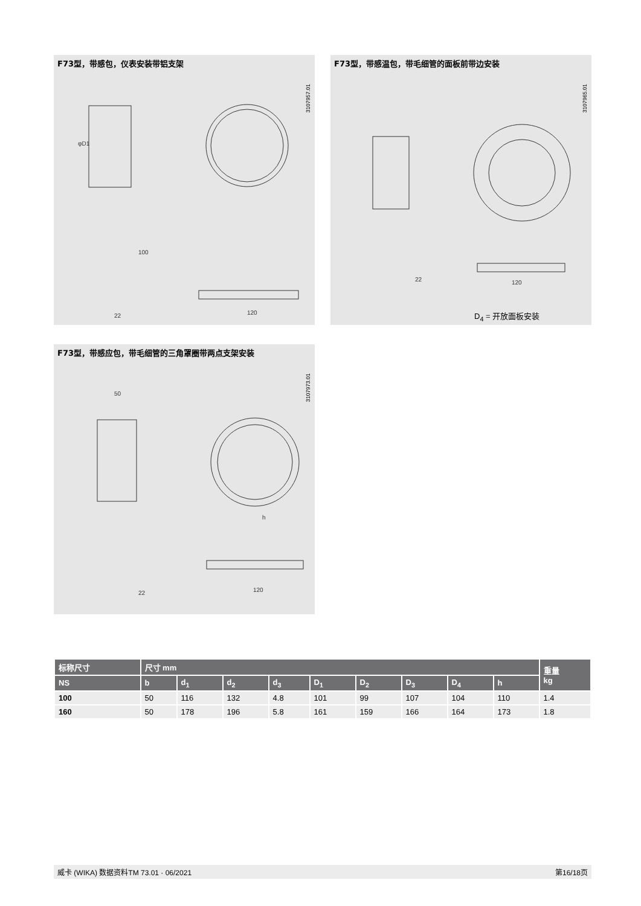F73型，带感包，仪表安装带铝支架
3107957.01
φD1
120
22
100
F73型，带感温包，带毛细管的面板前带边安装
3107965.01
120
22
D<sub>4</sub> = 开放面板安装
F73型，带感应包，带毛细管的三角罩圈带两点支架安装
3107973.01
120
22
50
h
| 标称尺寸 | 尺寸 mm | | | | | | | | | 重量 kg |
| --- | --- | --- | --- | --- | --- | --- | --- | --- | --- | --- |
| NS | b | d<sub>1</sub> | d<sub>2</sub> | d<sub>3</sub> | D<sub>1</sub> | D<sub>2</sub> | D<sub>3</sub> | D<sub>4</sub> | h | |
| 100 | 50 | 116 | 132 | 4.8 | 101 | 99 | 107 | 104 | 110 | 1.4 |
| 160 | 50 | 178 | 196 | 5.8 | 161 | 159 | 166 | 164 | 173 | 1.8 |
威卡 (WIKA) 数据资料TM 73.01 · 06/2021 第16/18页